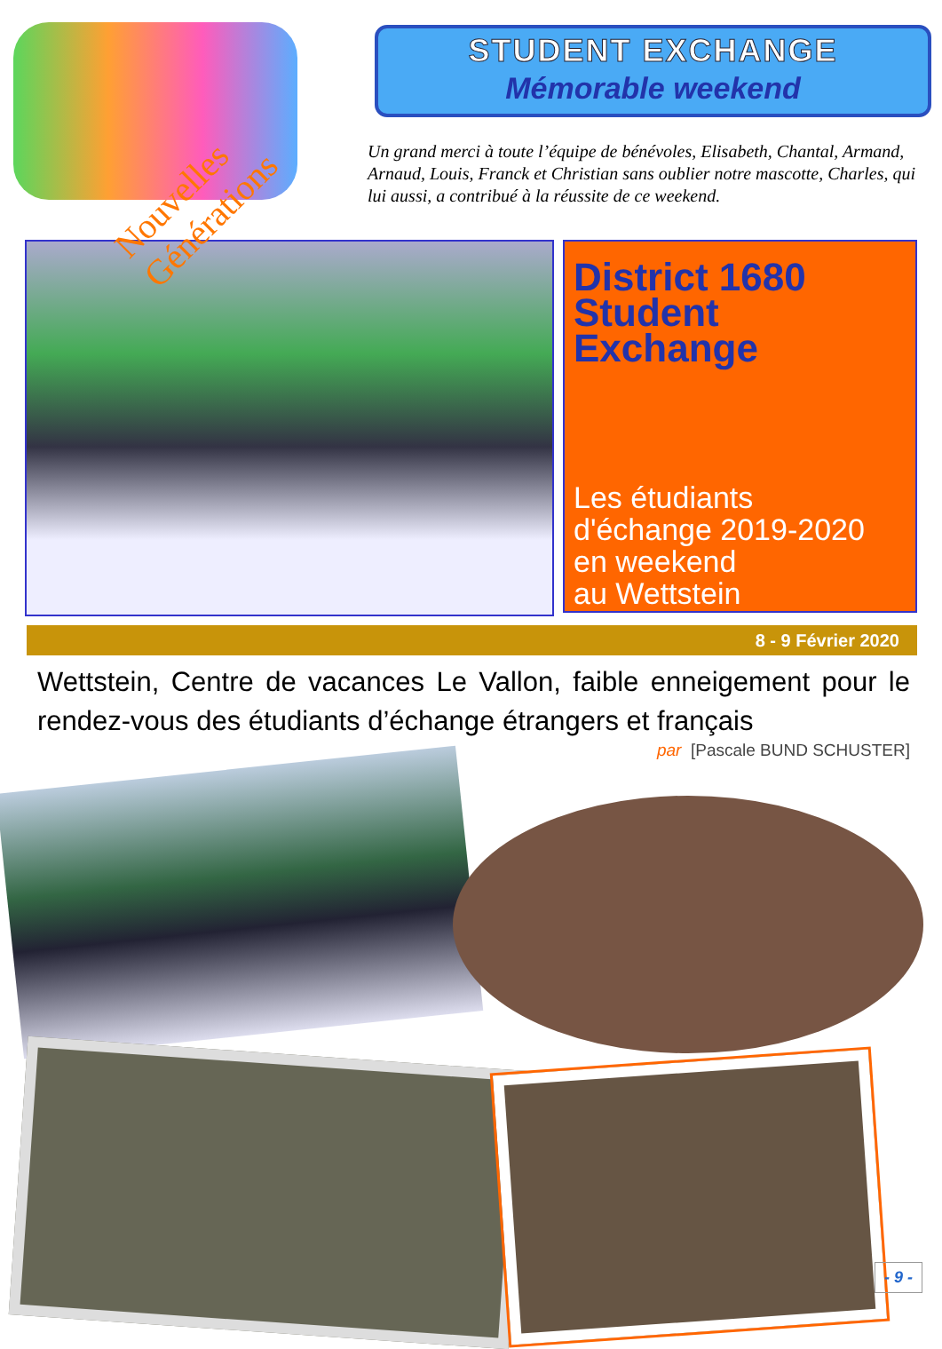Nouvelles Générations
STUDENT EXCHANGE
Mémorable weekend
Un grand merci à toute l’équipe de bénévoles, Elisabeth, Chantal, Armand, Arnaud, Louis, Franck et Christian sans oublier notre mascotte, Charles, qui lui aussi, a contribué à la réussite de ce weekend.
District 1680
Student
Exchange
Les étudiants
d'échange 2019-2020
en weekend
au Wettstein
8 - 9 Février 2020
Wettstein, Centre de vacances Le Vallon, faible enneigement pour le rendez-vous des étudiants d’échange étrangers et français
par [Pascale BUND SCHUSTER]
- 9 -